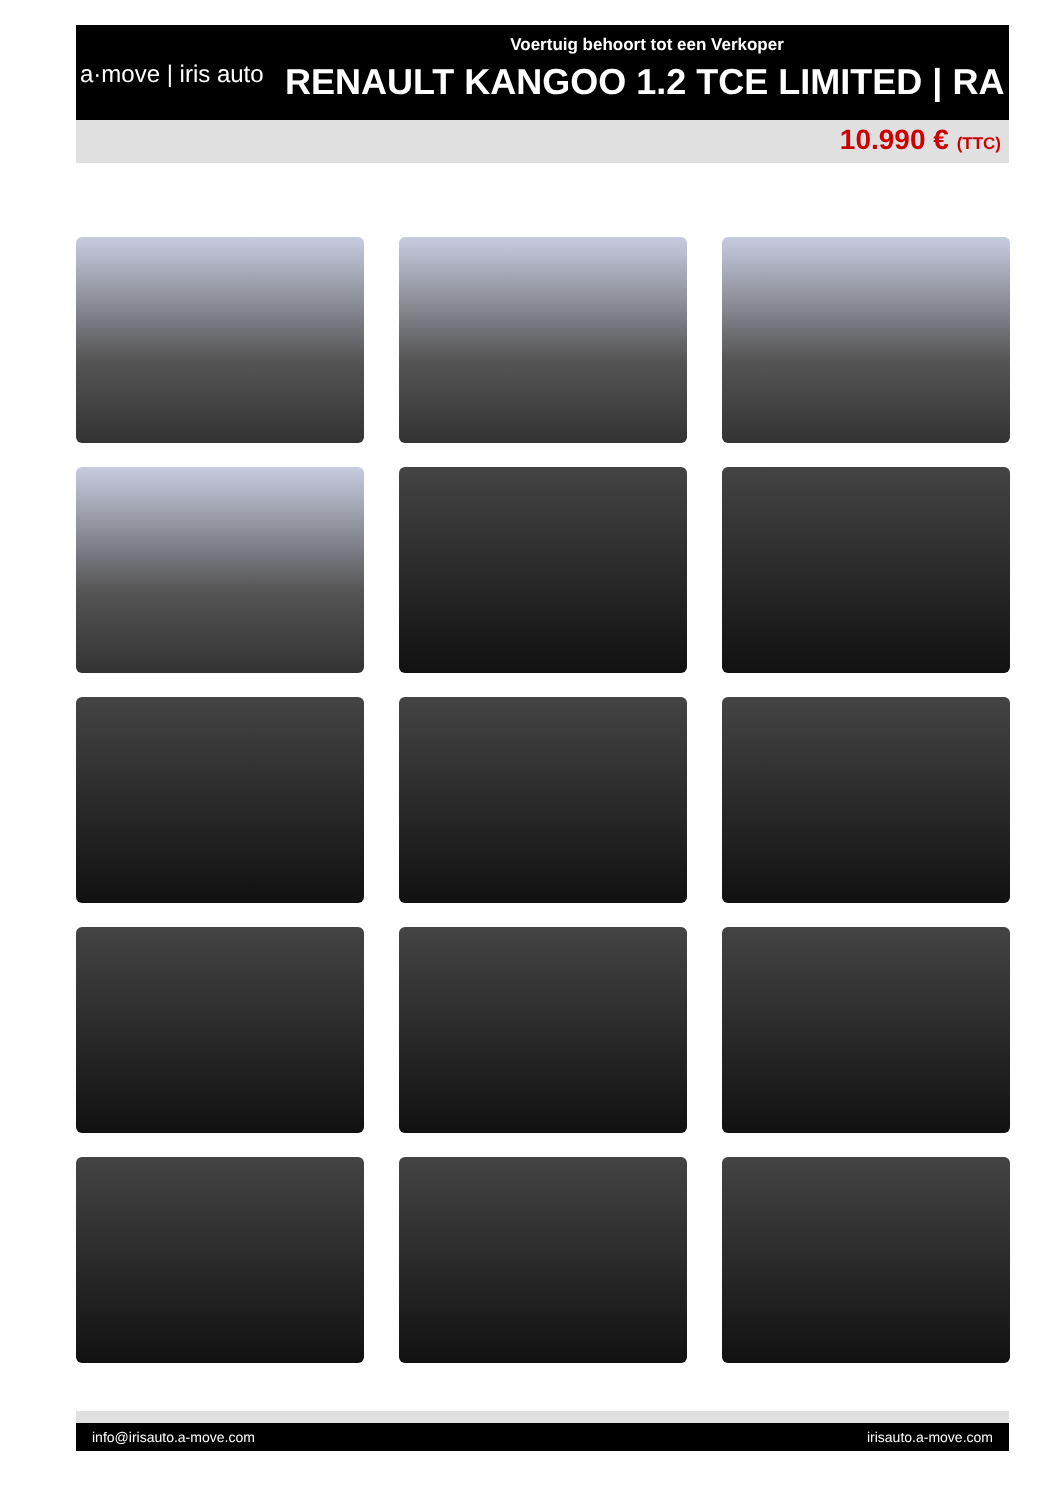a·move | iris auto
Voertuig behoort tot een Verkoper
RENAULT KANGOO 1.2 TCE LIMITED | RA
10.990 € (TTC)
info@irisauto.a-move.com irisauto.a-move.com